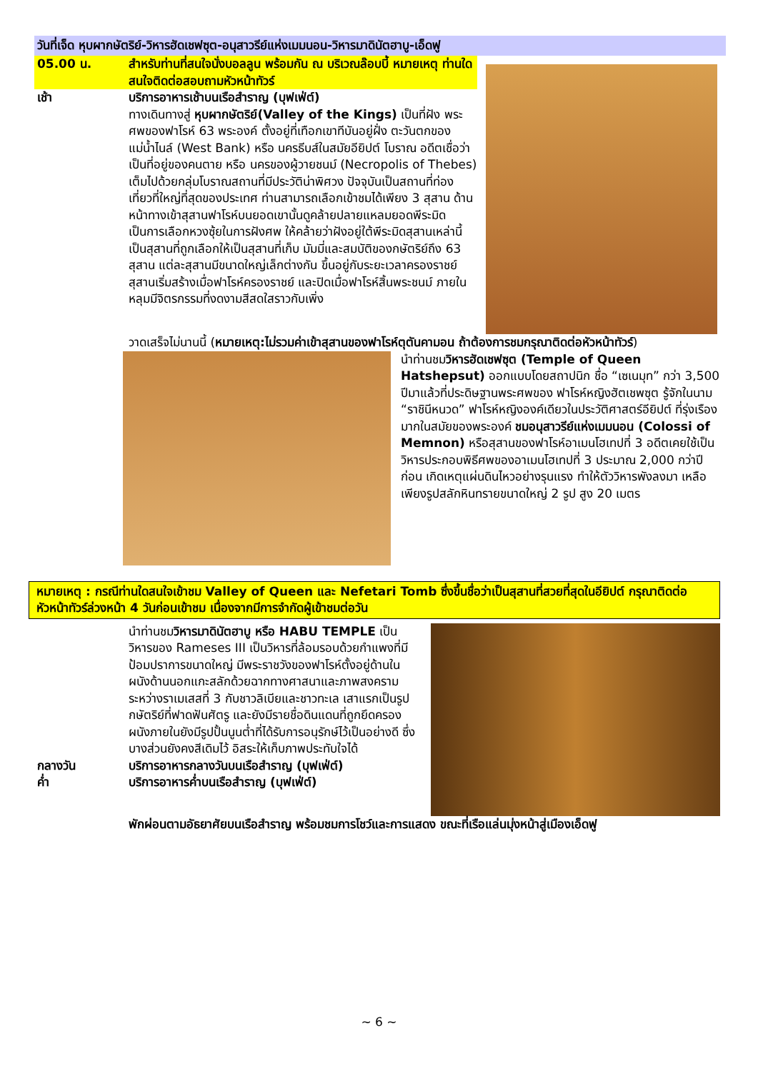วันที่เจ็ด หุบผากษัตริย์-วิหารฮัดเชฟซุต-อนุสาวรีย์แห่งเมมนอน-วิหารมาดินัตฮาบู-เอ็ดฟู
05.00 น. สำหรับท่านที่สนใจนั่งบอลลูน พร้อมกัน ณ บริเวณล๊อบบี้ หมายเหตุ ท่านใดสนใจติดต่อสอบถามหัวหน้าทัวร์
เช้า บริการอาหารเช้าบนเรือสำราญ (บุฟเฟ่ต์)
ทางเดินทางสู่ หุบผากษัตริย์(Valley of the Kings) เป็นที่ฝัง พระศพของฟาโรห์ 63 พระองค์ ตั้งอยู่ที่เทือกเขาทีบันอยู่ฝั่ง ตะวันตกของแม่น้ำไนล์ (West Bank) หรือ นครธีบส์ในสมัยอียิปต์ โบราณ อดีตเชื่อว่าเป็นที่อยู่ของคนตาย หรือ นครของผู้วายชนม์ (Necropolis of Thebes) เต็มไปด้วยกลุ่มโบราณสถานที่มีประวัติน่าพิศวง ปัจจุบันเป็นสถานที่ท่องเที่ยวที่ใหญ่ที่สุดของประเทศ ท่านสามารถเลือกเข้าชมได้เพียง 3 สุสาน ด้านหน้าทางเข้าสุสานฟาโรห์บนยอดเขานั้นดูคล้ายปลายแหลมยอดพีระมิดเป็นการเลือกหวงซุ้ยในการฝังศพ ให้คล้ายว่าฝังอยู่ใต้พีระมิดสุสานเหล่านี้เป็นสุสานที่ถูกเลือกให้เป็นสุสานที่เก็บ มัมมี่และสมบัติของกษัตริย์ถึง 63 สุสาน แต่ละสุสานมีขนาดใหญ่เล็กต่างกัน ขึ้นอยู่กับระยะเวลาครองราชย์ สุสานเริ่มสร้างเมื่อฟาโรห์ครองราชย์ และปิดเมื่อฟาโรห์สิ้นพระชนม์ ภายในหลุมมีจิตรกรรมที่งดงามสีสดใสราวกับเพิ่ง
วาดเสร็จไม่นานนี้ (หมายเหตุ:ไม่รวมค่าเข้าสุสานของฟาโรห์ตุตันคามอน ถ้าต้องการชมกรุณาติดต่อหัวหน้าทัวร์)
นำท่านชมวิหารฮัดเชฟซุต (Temple of Queen Hatshepsut) ออกแบบโดยสถาปนิก ชื่อ “เซเนมุท” กว่า 3,500 ปีมาแล้วที่ประดิษฐานพระศพของ ฟาโรห์หญิงฮัตเชพซุต รู้จักในนาม “ราชินีหนวด” ฟาโรห์หญิงองค์เดียวในประวัติศาสตร์อียิปต์ ที่รุ่งเรืองมากในสมัยของพระองค์ ชมอนุสาวรีย์แห่งเมมนอน (Colossi of Memnon) หรือสุสานของฟาโรห์อาเมนโฮเทปที่ 3 อดีตเคยใช้เป็นวิหารประกอบพิธีศพของอาเมนโฮเทปที่ 3 ประมาณ 2,000 กว่าปี ก่อน เกิดเหตุแผ่นดินไหวอย่างรุนแรง ทำให้ตัววิหารพังลงมา เหลือเพียงรูปสลักหินทรายขนาดใหญ่ 2 รูป สูง 20 เมตร
หมายเหตุ : กรณีท่านใดสนใจเข้าชม Valley of Queen และ Nefetari Tomb ซึ่งขึ้นชื่อว่าเป็นสุสานที่สวยที่สุดในอียิปต์ กรุณาติดต่อหัวหน้าทัวร์ล่วงหน้า 4 วันก่อนเข้าชม เนื่องจากมีการจำกัดผู้เข้าชมต่อวัน
นำท่านชมวิหารมาดินัตฮาบู หรือ HABU TEMPLE เป็นวิหารของ Rameses III เป็นวิหารที่ล้อมรอบด้วยกำแพงที่มีป้อมปราการขนาดใหญ่ มีพระราชวังของฟาโรห์ตั้งอยู่ด้านใน ผนังด้านนอกแกะสลักด้วยฉากทางศาสนาและภาพสงครามระหว่างราเมเสสที่ 3 กับชาวลิเบียและชาวทะเล เสาแรกเป็นรูปกษัตริย์ที่ฟาดฟันศัตรู และยังมีรายชื่อดินแดนที่ถูกยึดครอง ผนังภายในยังมีรูปปั้นนูนต่ำที่ได้รับการอนุรักษ์ไว้เป็นอย่างดี ซึ่งบางส่วนยังคงสีเดิมไว้ อิสระให้เก็บภาพประทับใจได้
กลางวัน บริการอาหารกลางวันบนเรือสำราญ (บุฟเฟ่ต์)
ค่ำ บริการอาหารค่ำบนเรือสำราญ (บุฟเฟ่ต์)
พักผ่อนตามอัธยาศัยบนเรือสำราญ พร้อมชมการโชว์และการแสดง ขณะที่เรือแล่นมุ่งหน้าสู่เมืองเอ็ดฟู
~ 6 ~